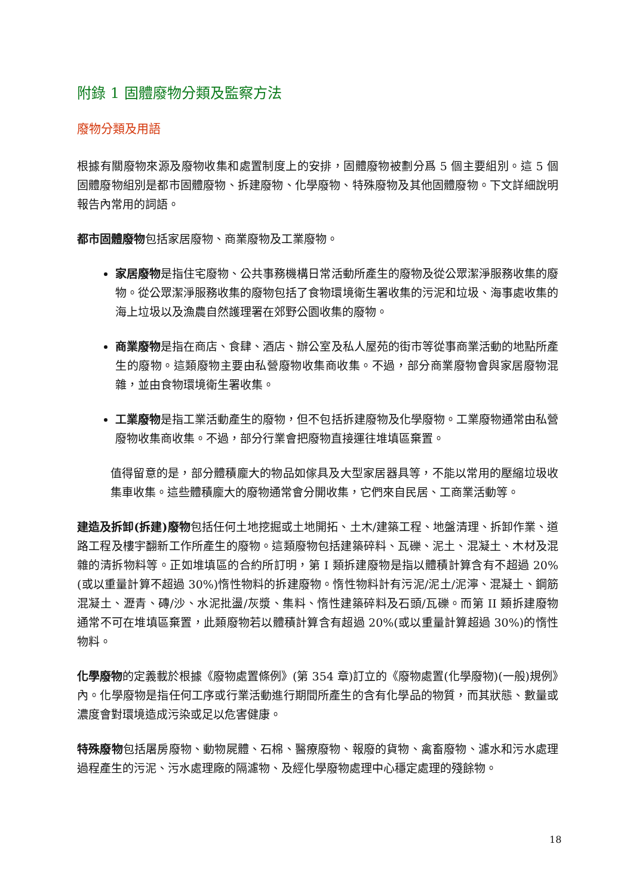附錄 1 固體廢物分類及監察方法
廢物分類及用語
根據有關廢物來源及廢物收集和處置制度上的安排，固體廢物被劃分爲 5 個主要組別。這 5 個固體廢物組別是都市固體廢物、拆建廢物、化學廢物、特殊廢物及其他固體廢物。下文詳細說明報告內常用的詞語。
都市固體廢物包括家居廢物、商業廢物及工業廢物。
家居廢物是指住宅廢物、公共事務機構日常活動所產生的廢物及從公眾潔淨服務收集的廢物。從公眾潔淨服務收集的廢物包括了食物環境衛生署收集的污泥和垃圾、海事處收集的海上垃圾以及漁農自然護理署在郊野公園收集的廢物。
商業廢物是指在商店、食肆、酒店、辦公室及私人屋苑的街市等從事商業活動的地點所產生的廢物。這類廢物主要由私營廢物收集商收集。不過，部分商業廢物會與家居廢物混雜，並由食物環境衛生署收集。
工業廢物是指工業活動產生的廢物，但不包括拆建廢物及化學廢物。工業廢物通常由私營廢物收集商收集。不過，部分行業會把廢物直接運往堆填區棄置。
值得留意的是，部分體積龐大的物品如傢具及大型家居器具等，不能以常用的壓縮垃圾收集車收集。這些體積龐大的廢物通常會分開收集，它們來自民居、工商業活動等。
建造及拆卸(拆建)廢物包括任何土地挖掘或土地開拓、土木/建築工程、地盤清理、拆卸作業、道路工程及樓宇翻新工作所產生的廢物。這類廢物包括建築碎料、瓦礫、泥土、混凝土、木材及混雜的清拆物料等。正如堆填區的合約所訂明，第 I 類拆建廢物是指以體積計算含有不超過 20%(或以重量計算不超過 30%)惰性物料的拆建廢物。惰性物料計有污泥/泥土/泥濘、混凝土、鋼筋混凝土、瀝青、磚/沙、水泥批盪/灰漿、集料、惰性建築碎料及石頭/瓦礫。而第 II 類拆建廢物通常不可在堆填區棄置，此類廢物若以體積計算含有超過 20%(或以重量計算超過 30%)的惰性物料。
化學廢物的定義載於根據《廢物處置條例》(第 354 章)訂立的《廢物處置(化學廢物)(一般)規例》內。化學廢物是指任何工序或行業活動進行期間所產生的含有化學品的物質，而其狀態、數量或濃度會對環境造成污染或足以危害健康。
特殊廢物包括屠房廢物、動物屍體、石棉、醫療廢物、報廢的貨物、禽畜廢物、濾水和污水處理過程產生的污泥、污水處理廠的隔濾物、及經化學廢物處理中心穩定處理的殘餘物。
18